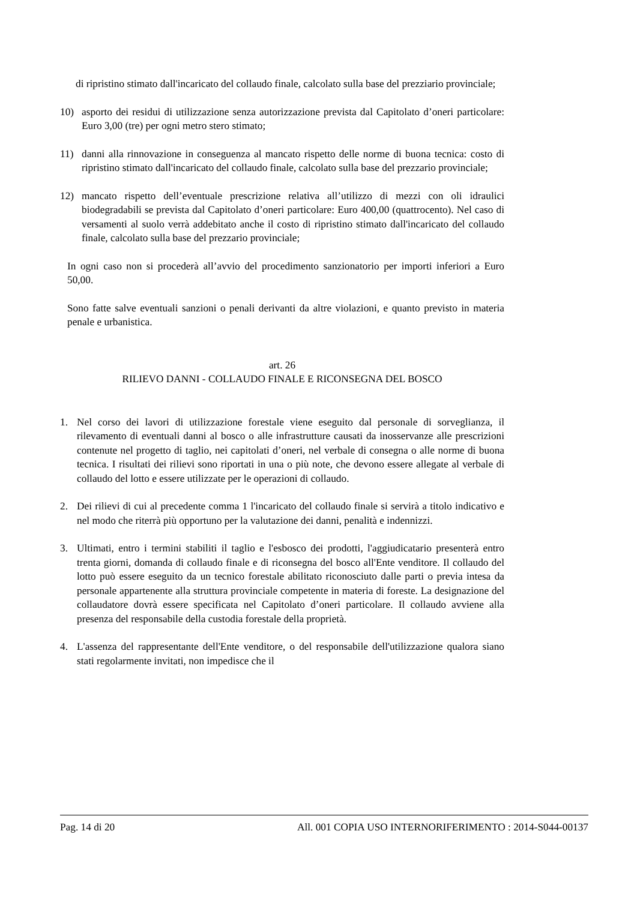di ripristino stimato dall'incaricato del collaudo finale, calcolato sulla base del prezziario provinciale;
10) asporto dei residui di utilizzazione senza autorizzazione prevista dal Capitolato d’oneri particolare: Euro 3,00 (tre) per ogni metro stero stimato;
11) danni alla rinnovazione in conseguenza al mancato rispetto delle norme di buona tecnica: costo di ripristino stimato dall'incaricato del collaudo finale, calcolato sulla base del prezzario provinciale;
12) mancato rispetto dell’eventuale prescrizione relativa all’utilizzo di mezzi con oli idraulici biodegradabili se prevista dal Capitolato d’oneri particolare: Euro 400,00 (quattrocento). Nel caso di versamenti al suolo verrà addebitato anche il costo di ripristino stimato dall'incaricato del collaudo finale, calcolato sulla base del prezzario provinciale;
In ogni caso non si procederà all’avvio del procedimento sanzionatorio per importi inferiori a Euro 50,00.
Sono fatte salve eventuali sanzioni o penali derivanti da altre violazioni, e quanto previsto in materia penale e urbanistica.
art. 26
RILIEVO DANNI - COLLAUDO FINALE E RICONSEGNA DEL BOSCO
1. Nel corso dei lavori di utilizzazione forestale viene eseguito dal personale di sorveglianza, il rilevamento di eventuali danni al bosco o alle infrastrutture causati da inosservanze alle prescrizioni contenute nel progetto di taglio, nei capitolati d’oneri, nel verbale di consegna o alle norme di buona tecnica. I risultati dei rilievi sono riportati in una o più note, che devono essere allegate al verbale di collaudo del lotto e essere utilizzate per le operazioni di collaudo.
2. Dei rilievi di cui al precedente comma 1 l'incaricato del collaudo finale si servirà a titolo indicativo e nel modo che riterrà più opportuno per la valutazione dei danni, penalità e indennizzi.
3. Ultimati, entro i termini stabiliti il taglio e l'esbosco dei prodotti, l'aggiudicatario presenterà entro trenta giorni, domanda di collaudo finale e di riconsegna del bosco all'Ente venditore. Il collaudo del lotto può essere eseguito da un tecnico forestale abilitato riconosciuto dalle parti o previa intesa da personale appartenente alla struttura provinciale competente in materia di foreste. La designazione del collaudatore dovrà essere specificata nel Capitolato d’oneri particolare. Il collaudo avviene alla presenza del responsabile della custodia forestale della proprietà.
4. L'assenza del rappresentante dell'Ente venditore, o del responsabile dell'utilizzazione qualora siano stati regolarmente invitati, non impedisce che il
Pag. 14 di 20 All. 001 COPIA USO INTERNORIFERIMENTO : 2014-S044-00137